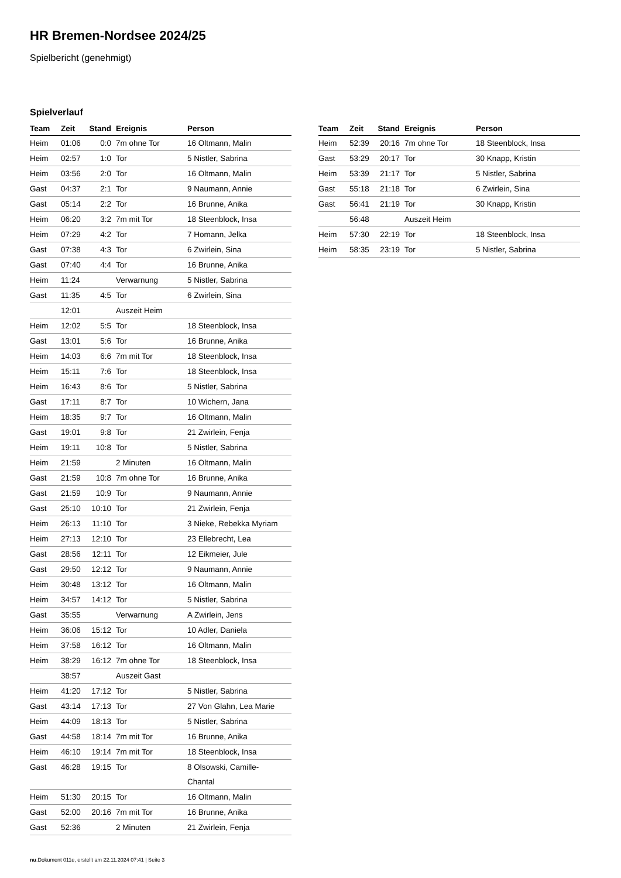HR Bremen-Nordsee 2024/25
Spielbericht (genehmigt)
Spielverlauf
| Team | Zeit | Stand | Ereignis | Person |
| --- | --- | --- | --- | --- |
| Heim | 01:06 | 0:0 | 7m ohne Tor | 16 Oltmann, Malin |
| Heim | 02:57 | 1:0 | Tor | 5 Nistler, Sabrina |
| Heim | 03:56 | 2:0 | Tor | 16 Oltmann, Malin |
| Gast | 04:37 | 2:1 | Tor | 9 Naumann, Annie |
| Gast | 05:14 | 2:2 | Tor | 16 Brunne, Anika |
| Heim | 06:20 | 3:2 | 7m mit Tor | 18 Steenblock, Insa |
| Heim | 07:29 | 4:2 | Tor | 7 Homann, Jelka |
| Gast | 07:38 | 4:3 | Tor | 6 Zwirlein, Sina |
| Gast | 07:40 | 4:4 | Tor | 16 Brunne, Anika |
| Heim | 11:24 | | Verwarnung | 5 Nistler, Sabrina |
| Gast | 11:35 | 4:5 | Tor | 6 Zwirlein, Sina |
| | 12:01 | | Auszeit Heim | |
| Heim | 12:02 | 5:5 | Tor | 18 Steenblock, Insa |
| Gast | 13:01 | 5:6 | Tor | 16 Brunne, Anika |
| Heim | 14:03 | 6:6 | 7m mit Tor | 18 Steenblock, Insa |
| Heim | 15:11 | 7:6 | Tor | 18 Steenblock, Insa |
| Heim | 16:43 | 8:6 | Tor | 5 Nistler, Sabrina |
| Gast | 17:11 | 8:7 | Tor | 10 Wichern, Jana |
| Heim | 18:35 | 9:7 | Tor | 16 Oltmann, Malin |
| Gast | 19:01 | 9:8 | Tor | 21 Zwirlein, Fenja |
| Heim | 19:11 | 10:8 | Tor | 5 Nistler, Sabrina |
| Heim | 21:59 | | 2 Minuten | 16 Oltmann, Malin |
| Gast | 21:59 | 10:8 | 7m ohne Tor | 16 Brunne, Anika |
| Gast | 21:59 | 10:9 | Tor | 9 Naumann, Annie |
| Gast | 25:10 | 10:10 | Tor | 21 Zwirlein, Fenja |
| Heim | 26:13 | 11:10 | Tor | 3 Nieke, Rebekka Myriam |
| Heim | 27:13 | 12:10 | Tor | 23 Ellebrecht, Lea |
| Gast | 28:56 | 12:11 | Tor | 12 Eikmeier, Jule |
| Gast | 29:50 | 12:12 | Tor | 9 Naumann, Annie |
| Heim | 30:48 | 13:12 | Tor | 16 Oltmann, Malin |
| Heim | 34:57 | 14:12 | Tor | 5 Nistler, Sabrina |
| Gast | 35:55 | | Verwarnung | A Zwirlein, Jens |
| Heim | 36:06 | 15:12 | Tor | 10 Adler, Daniela |
| Heim | 37:58 | 16:12 | Tor | 16 Oltmann, Malin |
| Heim | 38:29 | 16:12 | 7m ohne Tor | 18 Steenblock, Insa |
| | 38:57 | | Auszeit Gast | |
| Heim | 41:20 | 17:12 | Tor | 5 Nistler, Sabrina |
| Gast | 43:14 | 17:13 | Tor | 27 Von Glahn, Lea Marie |
| Heim | 44:09 | 18:13 | Tor | 5 Nistler, Sabrina |
| Gast | 44:58 | 18:14 | 7m mit Tor | 16 Brunne, Anika |
| Heim | 46:10 | 19:14 | 7m mit Tor | 18 Steenblock, Insa |
| Gast | 46:28 | 19:15 | Tor | 8 Olsowski, Camille- Chantal |
| Heim | 51:30 | 20:15 | Tor | 16 Oltmann, Malin |
| Gast | 52:00 | 20:16 | 7m mit Tor | 16 Brunne, Anika |
| Gast | 52:36 | | 2 Minuten | 21 Zwirlein, Fenja |
| Team | Zeit | Stand | Ereignis | Person |
| --- | --- | --- | --- | --- |
| Heim | 52:39 | 20:16 | 7m ohne Tor | 18 Steenblock, Insa |
| Gast | 53:29 | 20:17 | Tor | 30 Knapp, Kristin |
| Heim | 53:39 | 21:17 | Tor | 5 Nistler, Sabrina |
| Gast | 55:18 | 21:18 | Tor | 6 Zwirlein, Sina |
| Gast | 56:41 | 21:19 | Tor | 30 Knapp, Kristin |
| | 56:48 | | Auszeit Heim | |
| Heim | 57:30 | 22:19 | Tor | 18 Steenblock, Insa |
| Heim | 58:35 | 23:19 | Tor | 5 Nistler, Sabrina |
nu.Dokument 011e, erstellt am 22.11.2024 07:41 | Seite 3